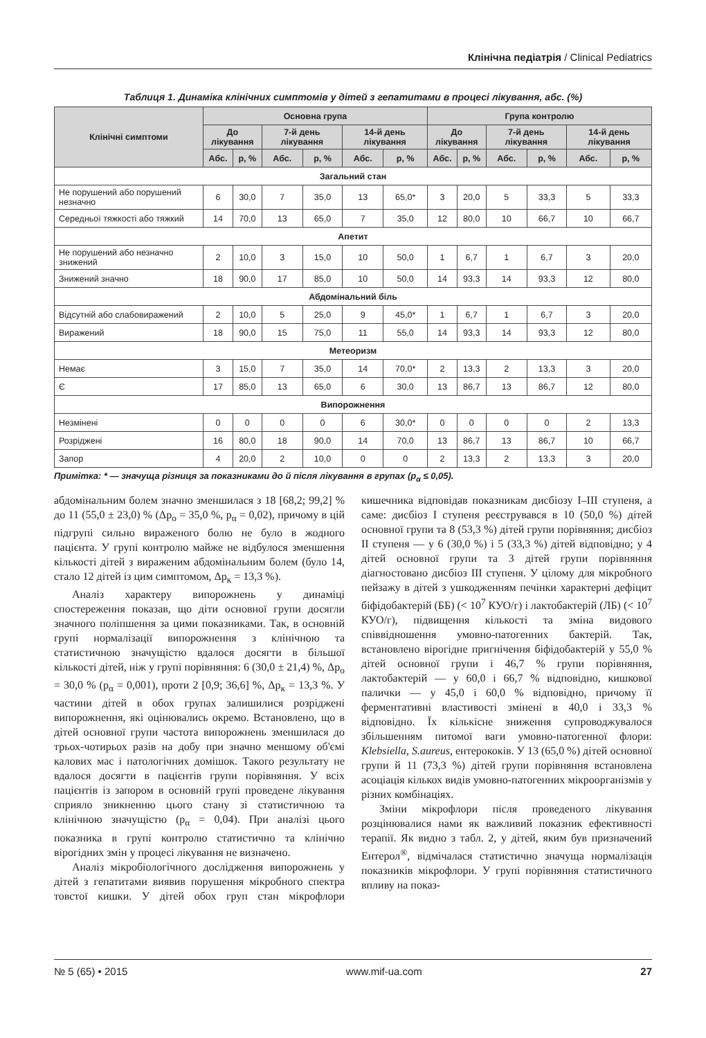Клінічна педіатрія / Clinical Pediatrics
Таблиця 1. Динаміка клінічних симптомів у дітей з гепатитами в процесі лікування, абс. (%)
| Клінічні симптоми | Основна група | | | | | | Група контролю | | | | | |
| --- | --- | --- | --- | --- | --- | --- | --- | --- | --- | --- | --- | --- |
| | До лікування | | 7-й день лікування | | 14-й день лікування | | До лікування | | 7-й день лікування | | 14-й день лікування | |
| | Абс. | p, % | Абс. | p, % | Абс. | p, % | Абс. | p, % | Абс. | p, % | Абс. | p, % |
| Загальний стан | | | | | | | | | | | | |
| Не порушений або порушений незначно | 6 | 30,0 | 7 | 35,0 | 13 | 65,0* | 3 | 20,0 | 5 | 33,3 | 5 | 33,3 |
| Середньої тяжкості або тяжкий | 14 | 70,0 | 13 | 65,0 | 7 | 35,0 | 12 | 80,0 | 10 | 66,7 | 10 | 66,7 |
| Апетит | | | | | | | | | | | | |
| Не порушений або незначно знижений | 2 | 10,0 | 3 | 15,0 | 10 | 50,0 | 1 | 6,7 | 1 | 6,7 | 3 | 20,0 |
| Знижений значно | 18 | 90,0 | 17 | 85,0 | 10 | 50,0 | 14 | 93,3 | 14 | 93,3 | 12 | 80,0 |
| Абдомінальний біль | | | | | | | | | | | | |
| Відсутній або слабовиражений | 2 | 10,0 | 5 | 25,0 | 9 | 45,0* | 1 | 6,7 | 1 | 6,7 | 3 | 20,0 |
| Виражений | 18 | 90,0 | 15 | 75,0 | 11 | 55,0 | 14 | 93,3 | 14 | 93,3 | 12 | 80,0 |
| Метеоризм | | | | | | | | | | | | |
| Немає | 3 | 15,0 | 7 | 35,0 | 14 | 70,0* | 2 | 13,3 | 2 | 13,3 | 3 | 20,0 |
| Є | 17 | 85,0 | 13 | 65,0 | 6 | 30,0 | 13 | 86,7 | 13 | 86,7 | 12 | 80,0 |
| Випорожнення | | | | | | | | | | | | |
| Незмінені | 0 | 0 | 0 | 0 | 6 | 30,0* | 0 | 0 | 0 | 0 | 2 | 13,3 |
| Розріджені | 16 | 80,0 | 18 | 90,0 | 14 | 70,0 | 13 | 86,7 | 13 | 86,7 | 10 | 66,7 |
| Запор | 4 | 20,0 | 2 | 10,0 | 0 | 0 | 2 | 13,3 | 2 | 13,3 | 3 | 20,0 |
Примітка: * — значуща різниця за показниками до й після лікування в групах (p<sub>α</sub> ≤ 0,05).
абдомінальним болем значно зменшилася з 18 [68,2; 99,2] % до 11 (55,0 ± 23,0) % (Δp<sub>o</sub> = 35,0 %, p<sub>α</sub> = 0,02), причому в цій підгрупі сильно вираженого болю не було в жодного пацієнта. У групі контролю майже не відбулося зменшення кількості дітей з вираженим абдомінальним болем (було 14, стало 12 дітей із цим симптомом, Δp<sub>к</sub> = 13,3 %).
Аналіз характеру випорожнень у динаміці спостереження показав, що діти основної групи досягли значного поліпшення за цими показниками. Так, в основній групі нормалізації випорожнення з клінічною та статистичною значущістю вдалося досягти в більшої кількості дітей, ніж у групі порівняння: 6 (30,0 ± 21,4) %, Δp<sub>o</sub> = 30,0 % (p<sub>α</sub> = 0,001), проти 2 [0,9; 36,6] %, Δp<sub>к</sub> = 13,3 %. У частини дітей в обох групах залишилися розріджені випорожнення, які оцінювались окремо. Встановлено, що в дітей основної групи частота випорожнень зменшилася до трьох-чотирьох разів на добу при значно меншому об'ємі калових мас і патологічних домішок. Такого результату не вдалося досягти в пацієнтів групи порівняння. У всіх пацієнтів із запором в основній групі проведене лікування сприяло зникненню цього стану зі статистичною та клінічною значущістю (p<sub>α</sub> = 0,04). При аналізі цього показника в групі контролю статистично та клінічно вірогідних змін у процесі лікування не визначено.
Аналіз мікробіологічного дослідження випорожнень у дітей з гепатитами виявив порушення мікробного спектра товстої кишки. У дітей обох груп стан мікрофлори кишечника відповідав показникам дисбіозу I–III ступеня, а саме: дисбіоз I ступеня реєструвався в 10 (50,0 %) дітей основної групи та 8 (53,3 %) дітей групи порівняння; дисбіоз II ступеня — у 6 (30,0 %) і 5 (33,3 %) дітей відповідно; у 4 дітей основної групи та 3 дітей групи порівняння діагностовано дисбіоз III ступеня. У цілому для мікробного пейзажу в дітей з ушкодженням печінки характерні дефіцит біфідобактерій (ББ) (< 10<sup>7</sup> КУО/г) і лактобактерій (ЛБ) (< 10<sup>7</sup> КУО/г), підвищення кількості та зміна видового співвідношення умовно-патогенних бактерій. Так, встановлено вірогідне пригнічення біфідобактерій у 55,0 % дітей основної групи і 46,7 % групи порівняння, лактобактерій — у 60,0 і 66,7 % відповідно, кишкової палички — у 45,0 і 60,0 % відповідно, причому її ферментативні властивості змінені в 40,0 і 33,3 % відповідно. Їх кількісне зниження супроводжувалося збільшенням питомої ваги умовно-патогенної флори: Klebsiella, S.aureus, ентерококів. У 13 (65,0 %) дітей основної групи й 11 (73,3 %) дітей групи порівняння встановлена асоціація кількох видів умовно-патогенних мікроорганізмів у різних комбінаціях.
Зміни мікрофлори після проведеного лікування розцінювалися нами як важливий показник ефективності терапії. Як видно з табл. 2, у дітей, яким був призначений Ентерол<sup>®</sup>, відмічалася статистично значуща нормалізація показників мікрофлори. У групі порівняння статистичного впливу на показ-
№ 5 (65) • 2015 www.mif-ua.com 27